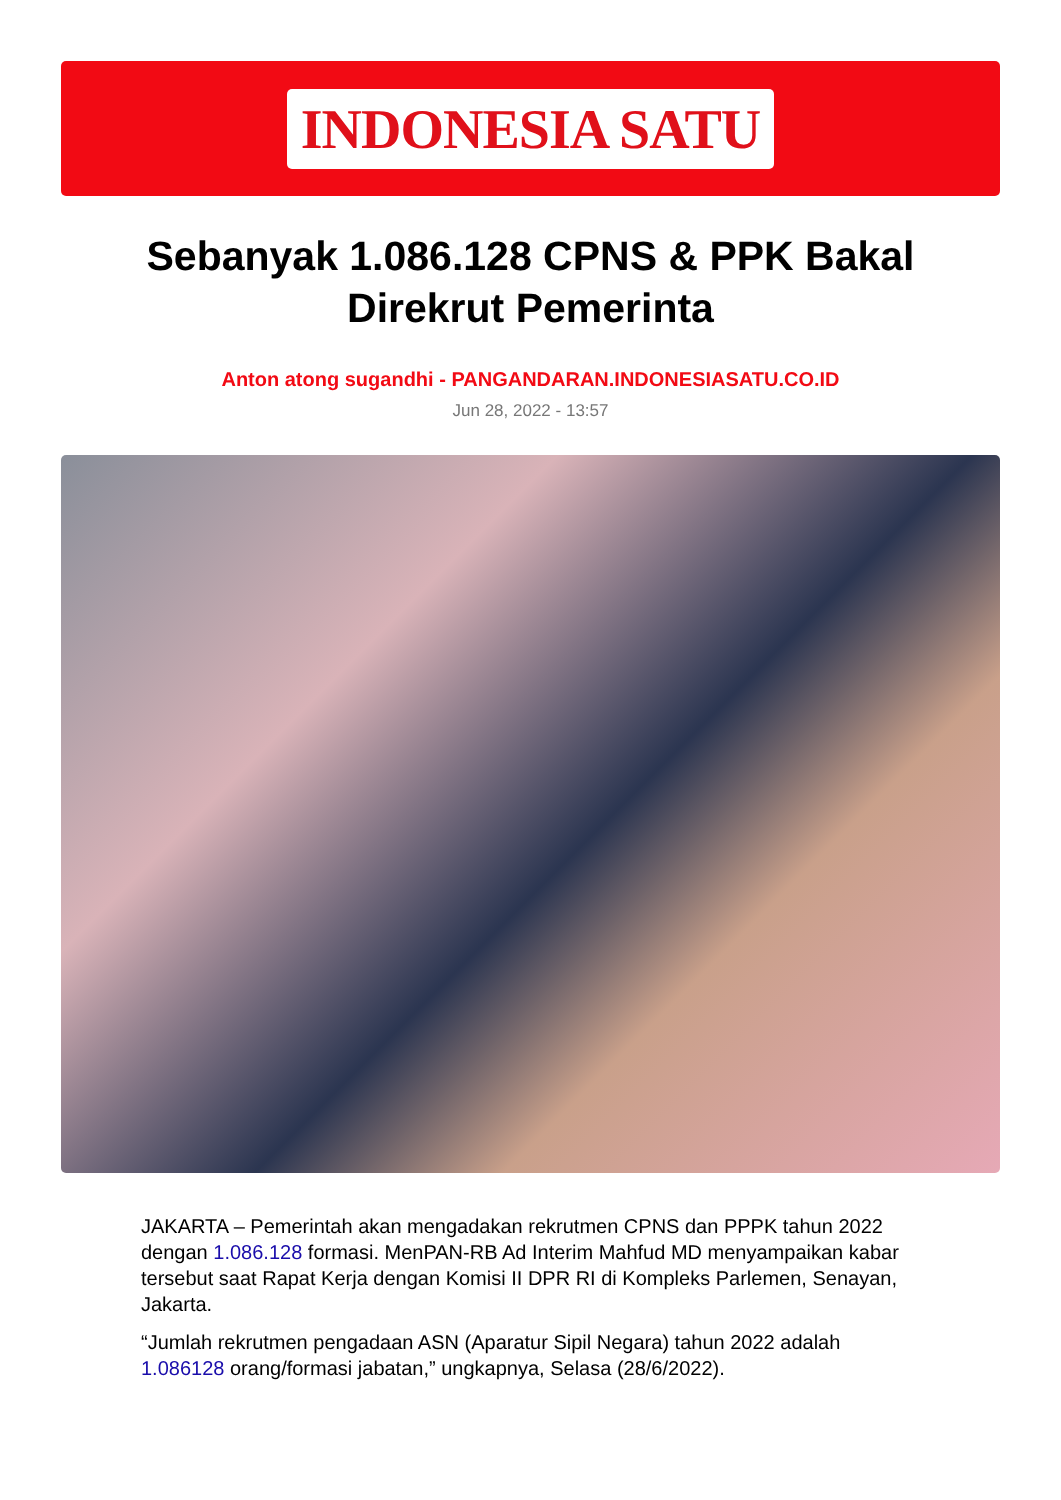INDONESIA SATU
Sebanyak 1.086.128 CPNS & PPK Bakal Direkrut Pemerinta
Anton atong sugandhi - PANGANDARAN.INDONESIASATU.CO.ID
Jun 28, 2022 - 13:57
JAKARTA – Pemerintah akan mengadakan rekrutmen CPNS dan PPPK tahun 2022 dengan 1.086.128 formasi. MenPAN-RB Ad Interim Mahfud MD menyampaikan kabar tersebut saat Rapat Kerja dengan Komisi II DPR RI di Kompleks Parlemen, Senayan, Jakarta.
“Jumlah rekrutmen pengadaan ASN (Aparatur Sipil Negara) tahun 2022 adalah 1.086128 orang/formasi jabatan,” ungkapnya, Selasa (28/6/2022).